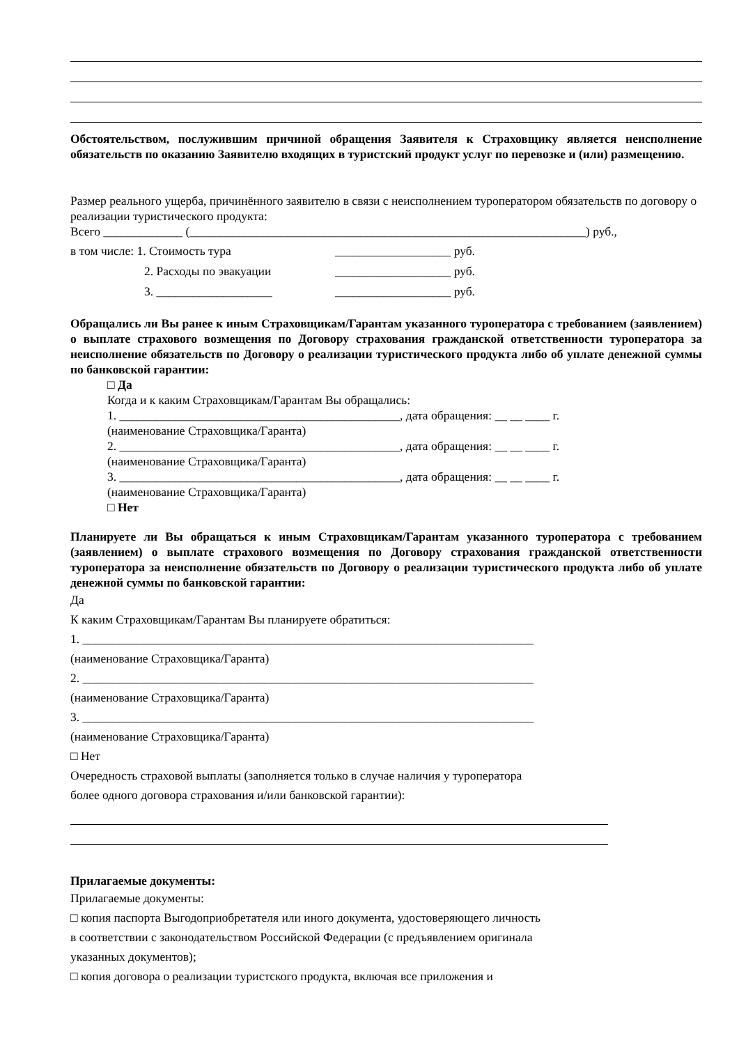Обстоятельством, послужившим причиной обращения Заявителя к Страховщику является неисполнение обязательств по оказанию Заявителю входящих в туристский продукт услуг по перевозке и (или) размещению.
Размер реального ущерба, причинённого заявителю в связи с неисполнением туроператором обязательств по договору о реализации туристического продукта:
Всего _____________ (_________________________________________________________________) руб.,
в том числе: 1. Стоимость тура ___________________ руб.
2. Расходы по эвакуации ___________________ руб.
3. ___________________ ___________________ руб.
Обращались ли Вы ранее к иным Страховщикам/Гарантам указанного туроператора с требованием (заявлением) о выплате страхового возмещения по Договору страхования гражданской ответственности туроператора за неисполнение обязательств по Договору о реализации туристического продукта либо об уплате денежной суммы по банковской гарантии:
□ Да
Когда и к каким Страховщикам/Гарантам Вы обращались:
1. ______________________________________________, дата обращения: __ __ ____ г.
(наименование Страховщика/Гаранта)
2. ______________________________________________, дата обращения: __ __ ____ г.
(наименование Страховщика/Гаранта)
3. ______________________________________________, дата обращения: __ __ ____ г.
(наименование Страховщика/Гаранта)
□ Нет
Планируете ли Вы обращаться к иным Страховщикам/Гарантам указанного туроператора с требованием (заявлением) о выплате страхового возмещения по Договору страхования гражданской ответственности туроператора за неисполнение обязательств по Договору о реализации туристического продукта либо об уплате денежной суммы по банковской гарантии:
Да
К каким Страховщикам/Гарантам Вы планируете обратиться:
1. __________________________________________________________________________
(наименование Страховщика/Гаранта)
2. __________________________________________________________________________
(наименование Страховщика/Гаранта)
3. __________________________________________________________________________
(наименование Страховщика/Гаранта)
□ Нет
Очередность страховой выплаты (заполняется только в случае наличия у туроператора
более одного договора страхования и/или банковской гарантии):
Прилагаемые документы:
Прилагаемые документы:
□ копия паспорта Выгодоприобретателя или иного документа, удостоверяющего личность
в соответствии с законодательством Российской Федерации (с предъявлением оригинала
указанных документов);
□ копия договора о реализации туристского продукта, включая все приложения и